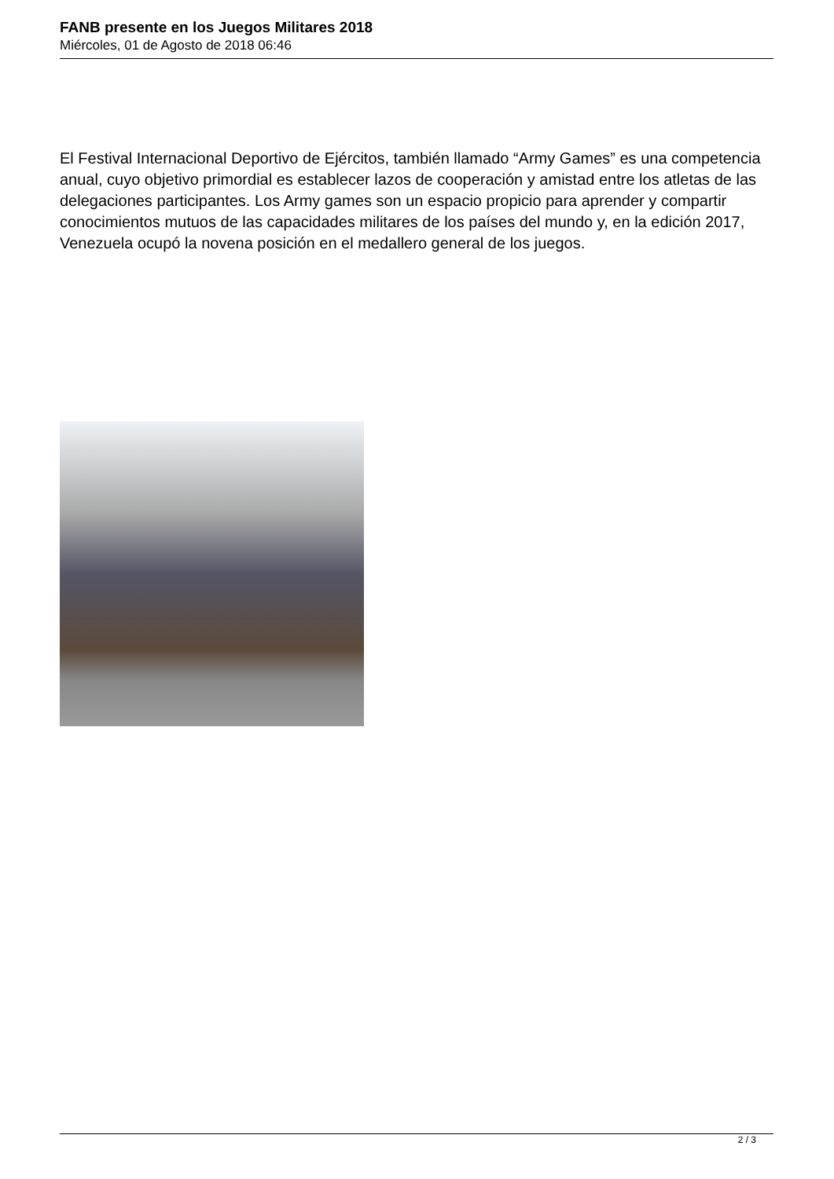FANB presente en los Juegos Militares 2018
Miércoles, 01 de Agosto de 2018 06:46
El Festival Internacional Deportivo de Ejércitos, también llamado “Army Games” es una competencia anual, cuyo objetivo primordial es establecer lazos de cooperación y amistad entre los atletas de las delegaciones participantes. Los Army games son un espacio propicio para aprender y compartir conocimientos mutuos de las capacidades militares de los países del mundo y, en la edición 2017, Venezuela ocupó la novena posición en el medallero general de los juegos.
2 / 3